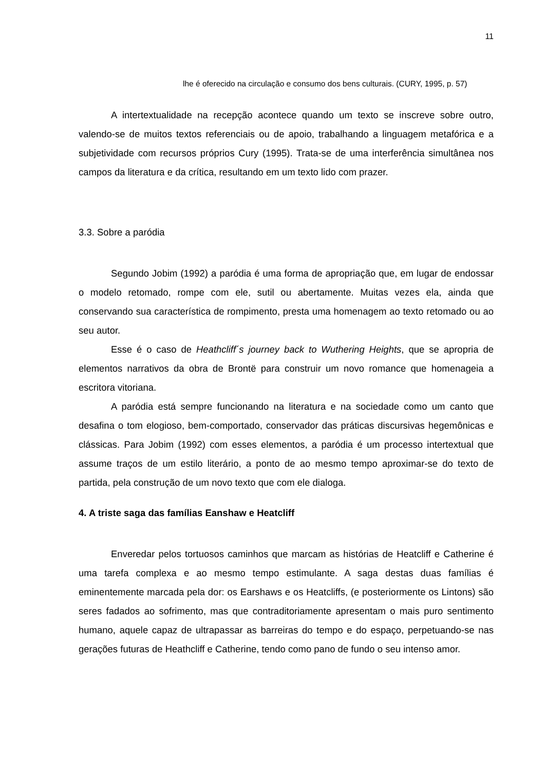11
lhe é oferecido na circulação e consumo dos bens culturais. (CURY, 1995, p. 57)
A intertextualidade na recepção acontece quando um texto se inscreve sobre outro, valendo-se de muitos textos referenciais ou de apoio, trabalhando a linguagem metafórica e a subjetividade com recursos próprios Cury (1995). Trata-se de uma interferência simultânea nos campos da literatura e da crítica, resultando em um texto lido com prazer.
3.3. Sobre a paródia
Segundo Jobim (1992) a paródia é uma forma de apropriação que, em lugar de endossar o modelo retomado, rompe com ele, sutil ou abertamente. Muitas vezes ela, ainda que conservando sua característica de rompimento, presta uma homenagem ao texto retomado ou ao seu autor.
Esse é o caso de Heathcliff´s journey back to Wuthering Heights, que se apropria de elementos narrativos da obra de Brontë para construir um novo romance que homenageia a escritora vitoriana.
A paródia está sempre funcionando na literatura e na sociedade como um canto que desafina o tom elogioso, bem-comportado, conservador das práticas discursivas hegemônicas e clássicas. Para Jobim (1992) com esses elementos, a paródia é um processo intertextual que assume traços de um estilo literário, a ponto de ao mesmo tempo aproximar-se do texto de partida, pela construção de um novo texto que com ele dialoga.
4. A triste saga das famílias Eanshaw e Heatcliff
Enveredar pelos tortuosos caminhos que marcam as histórias de Heatcliff e Catherine é uma tarefa complexa e ao mesmo tempo estimulante. A saga destas duas famílias é eminentemente marcada pela dor: os Earshaws e os Heatcliffs, (e posteriormente os Lintons) são seres fadados ao sofrimento, mas que contraditoriamente apresentam o mais puro sentimento humano, aquele capaz de ultrapassar as barreiras do tempo e do espaço, perpetuando-se nas gerações futuras de Heathcliff e Catherine, tendo como pano de fundo o seu intenso amor.